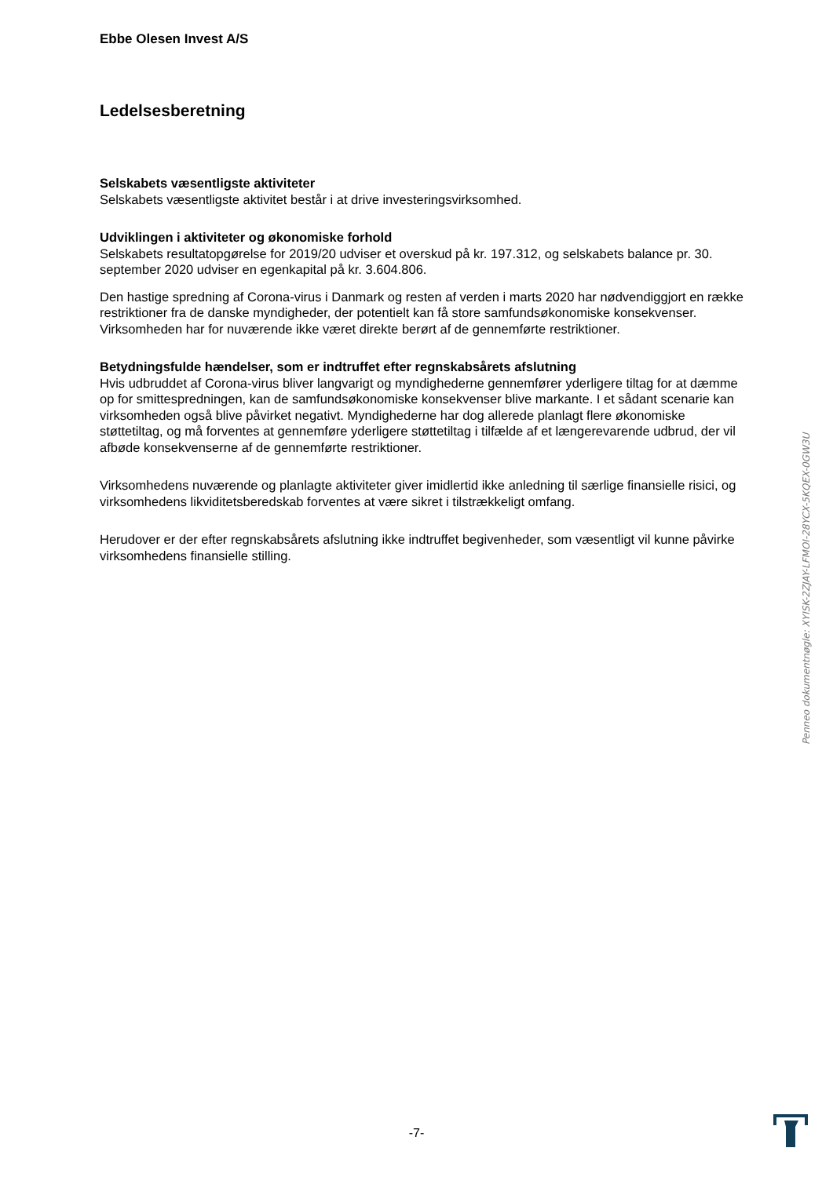Ebbe Olesen Invest A/S
Ledelsesberetning
Selskabets væsentligste aktiviteter
Selskabets væsentligste aktivitet består i at drive investeringsvirksomhed.
Udviklingen i aktiviteter og økonomiske forhold
Selskabets resultatopgørelse for 2019/20 udviser et overskud på kr. 197.312, og selskabets balance pr. 30. september 2020 udviser en egenkapital på kr. 3.604.806.
Den hastige spredning af Corona-virus i Danmark og resten af verden i marts 2020 har nødvendiggjort en række restriktioner fra de danske myndigheder, der potentielt kan få store samfundsøkonomiske konsekvenser. Virksomheden har for nuværende ikke været direkte berørt af de gennemførte restriktioner.
Betydningsfulde hændelser, som er indtruffet efter regnskabsårets afslutning
Hvis udbruddet af Corona-virus bliver langvarigt og myndighederne gennemfører yderligere tiltag for at dæmme op for smittespredningen, kan de samfundsøkonomiske konsekvenser blive markante. I et sådant scenarie kan virksomheden også blive påvirket negativt. Myndighederne har dog allerede planlagt flere økonomiske støttetiltag, og må forventes at gennemføre yderligere støttetiltag i tilfælde af et længerevarende udbrud, der vil afbøde konsekvenserne af de gennemførte restriktioner.
Virksomhedens nuværende og planlagte aktiviteter giver imidlertid ikke anledning til særlige finansielle risici, og virksomhedens likviditetsberedskab forventes at være sikret i tilstrækkeligt omfang.
Herudover er der efter regnskabsårets afslutning ikke indtruffet begivenheder, som væsentligt vil kunne påvirke virksomhedens finansielle stilling.
Penneo dokumentnøgle: XYISK-2ZJAY-LFMOI-28YCX-5KQEX-0GW3U
-7-